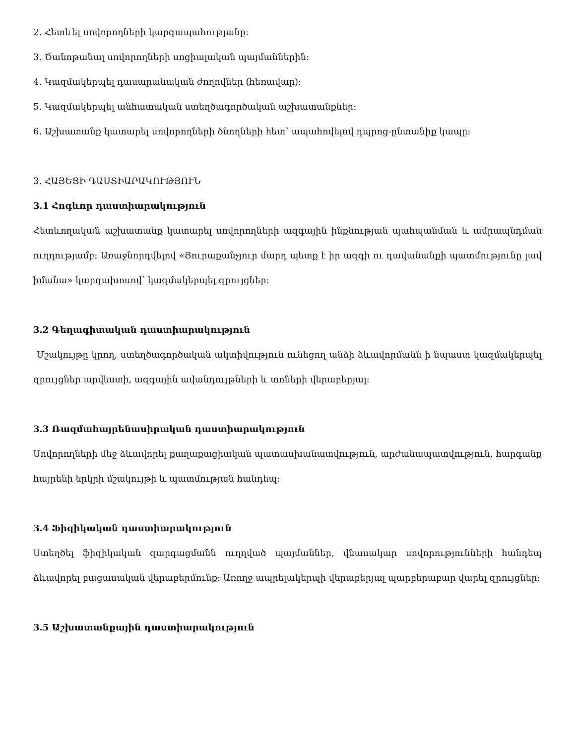2. Հետևել սովորողների կարգապահությանը:
3. Ծանոթանալ սովորողների սոցիալական պայմաններին:
4. Կազմակերպել դասարանական ժողովներ (հեռավար):
5. Կազմակերպել անհատական ստեղծագործական աշխատանքներ:
6. Աշխատանք կատարել սովորողների ծնողների հետ՝ ապահովելով դպրոց-ընտանիք կապը:
3. ՀԱՅԵՑԻ ԴԱՍՏԻԱՐԱԿՈՒԹՅՈՒՆ
3.1 Հոգևոր դաստիարակություն
Հետևողական աշխատանք կատարել սովորողների ազգային ինքնության պահպանման և ամրապնդման ուղղությամբ: Առաջնորդվելով «Յուրաքանչյուր մարդ պետք է իր ազգի ու դավանանքի պատմությունը լավ իմանա» կարգախոսով՝ կազմակերպել զրույցներ:
3.2 Գեղագիտական դաստիարակություն
Մշակույթը կրող, ստեղծագործական ակտիվություն ունեցող անձի ձևավորմանն ի նպաստ կազմակերպել զրույցներ արվեստի, ազգային ավանդույթների և տոների վերաբերյալ:
3.3 Ռազմահայրենասիրական դաստիարակություն
Սովորողների մեջ ձևավորել քաղաքացիական պատասխանատվություն, արժանապատվություն, հարգանք հայրենի երկրի մշակույթի և պատմության հանդեպ:
3.4 Ֆիզիկական դաստիարակություն
Ստեղծել ֆիզիկական զարգացմանն ուղղված պայմաններ, վնասակար սովորությունների հանդեպ ձևավորել բացասական վերաբերմունք: Առողջ ապրելակերպի վերաբերյալ պարբերաբար վարել զրույցներ:
3.5 Աշխատանքային դաստիարակություն